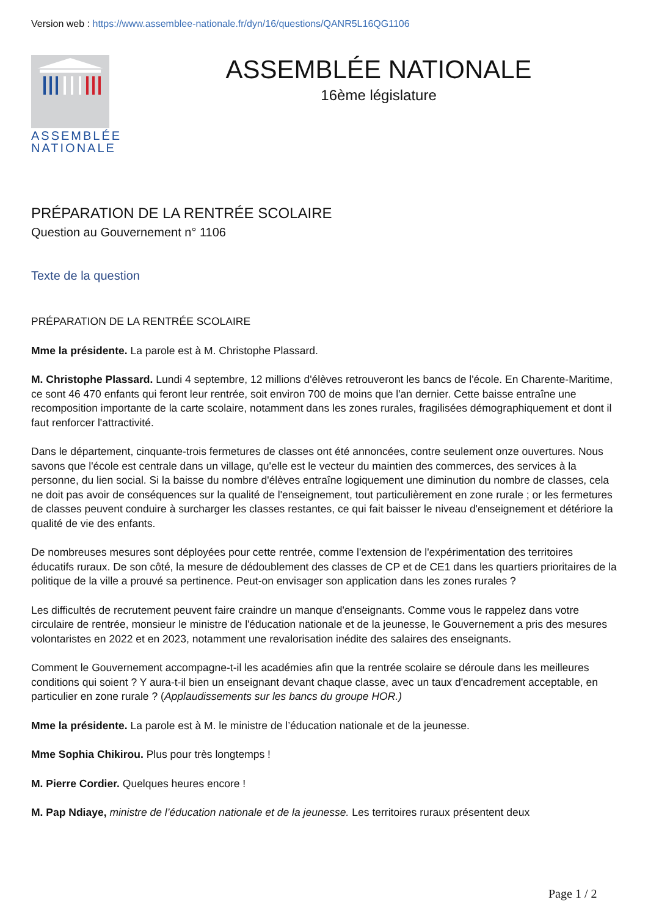Version web : https://www.assemblee-nationale.fr/dyn/16/questions/QANR5L16QG1106
ASSEMBLÉE
NATIONALE
ASSEMBLÉE NATIONALE
16ème législature
PRÉPARATION DE LA RENTRÉE SCOLAIRE
Question au Gouvernement n° 1106
Texte de la question
PRÉPARATION DE LA RENTRÉE SCOLAIRE
Mme la présidente. La parole est à M. Christophe Plassard.
M. Christophe Plassard. Lundi 4 septembre, 12 millions d'élèves retrouveront les bancs de l'école. En Charente-Maritime, ce sont 46 470 enfants qui feront leur rentrée, soit environ 700 de moins que l'an dernier. Cette baisse entraîne une recomposition importante de la carte scolaire, notamment dans les zones rurales, fragilisées démographiquement et dont il faut renforcer l'attractivité.
Dans le département, cinquante-trois fermetures de classes ont été annoncées, contre seulement onze ouvertures. Nous savons que l'école est centrale dans un village, qu'elle est le vecteur du maintien des commerces, des services à la personne, du lien social. Si la baisse du nombre d'élèves entraîne logiquement une diminution du nombre de classes, cela ne doit pas avoir de conséquences sur la qualité de l'enseignement, tout particulièrement en zone rurale ; or les fermetures de classes peuvent conduire à surcharger les classes restantes, ce qui fait baisser le niveau d'enseignement et détériore la qualité de vie des enfants.
De nombreuses mesures sont déployées pour cette rentrée, comme l'extension de l'expérimentation des territoires éducatifs ruraux. De son côté, la mesure de dédoublement des classes de CP et de CE1 dans les quartiers prioritaires de la politique de la ville a prouvé sa pertinence. Peut-on envisager son application dans les zones rurales ?
Les difficultés de recrutement peuvent faire craindre un manque d'enseignants. Comme vous le rappelez dans votre circulaire de rentrée, monsieur le ministre de l'éducation nationale et de la jeunesse, le Gouvernement a pris des mesures volontaristes en 2022 et en 2023, notamment une revalorisation inédite des salaires des enseignants.
Comment le Gouvernement accompagne-t-il les académies afin que la rentrée scolaire se déroule dans les meilleures conditions qui soient ? Y aura-t-il bien un enseignant devant chaque classe, avec un taux d'encadrement acceptable, en particulier en zone rurale ? (Applaudissements sur les bancs du groupe HOR.)
Mme la présidente. La parole est à M. le ministre de l’éducation nationale et de la jeunesse.
Mme Sophia Chikirou. Plus pour très longtemps !
M. Pierre Cordier. Quelques heures encore !
M. Pap Ndiaye, ministre de l’éducation nationale et de la jeunesse. Les territoires ruraux présentent deux
Page 1 / 2